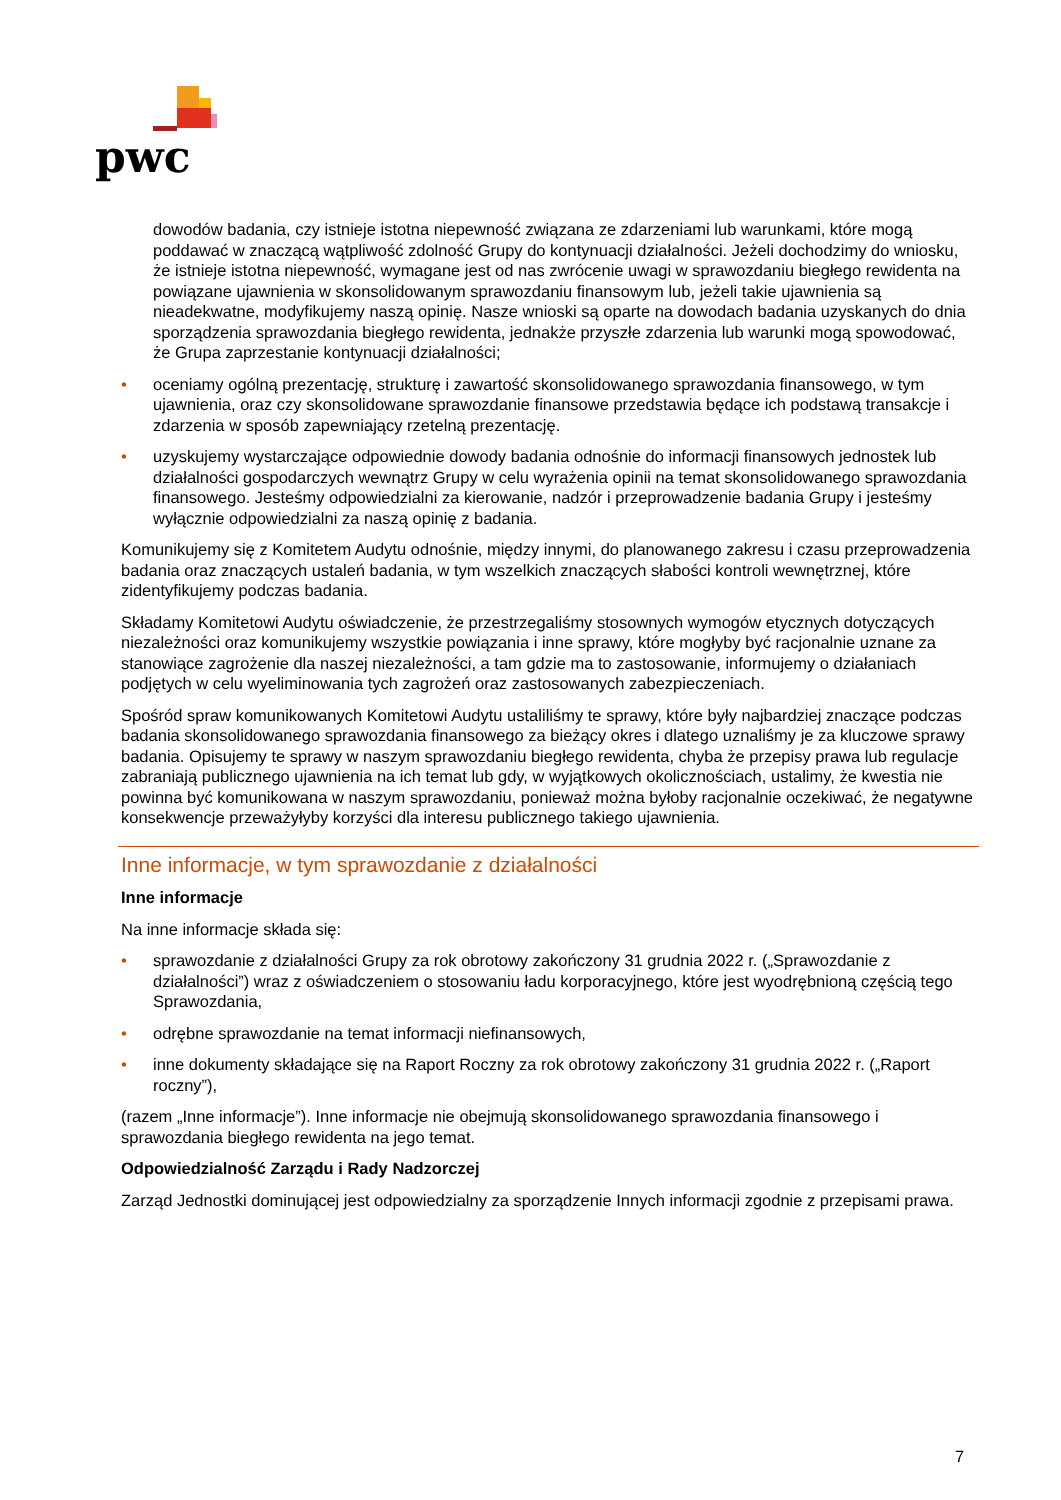pwc
dowodów badania, czy istnieje istotna niepewność związana ze zdarzeniami lub warunkami, które mogą poddawać w znaczącą wątpliwość zdolność Grupy do kontynuacji działalności. Jeżeli dochodzimy do wniosku, że istnieje istotna niepewność, wymagane jest od nas zwrócenie uwagi w sprawozdaniu biegłego rewidenta na powiązane ujawnienia w skonsolidowanym sprawozdaniu finansowym lub, jeżeli takie ujawnienia są nieadekwatne, modyfikujemy naszą opinię. Nasze wnioski są oparte na dowodach badania uzyskanych do dnia sporządzenia sprawozdania biegłego rewidenta, jednakże przyszłe zdarzenia lub warunki mogą spowodować, że Grupa zaprzestanie kontynuacji działalności;
• oceniamy ogólną prezentację, strukturę i zawartość skonsolidowanego sprawozdania finansowego, w tym ujawnienia, oraz czy skonsolidowane sprawozdanie finansowe przedstawia będące ich podstawą transakcje i zdarzenia w sposób zapewniający rzetelną prezentację.
• uzyskujemy wystarczające odpowiednie dowody badania odnośnie do informacji finansowych jednostek lub działalności gospodarczych wewnątrz Grupy w celu wyrażenia opinii na temat skonsolidowanego sprawozdania finansowego. Jesteśmy odpowiedzialni za kierowanie, nadzór i przeprowadzenie badania Grupy i jesteśmy wyłącznie odpowiedzialni za naszą opinię z badania.
Komunikujemy się z Komitetem Audytu odnośnie, między innymi, do planowanego zakresu i czasu przeprowadzenia badania oraz znaczących ustaleń badania, w tym wszelkich znaczących słabości kontroli wewnętrznej, które zidentyfikujemy podczas badania.
Składamy Komitetowi Audytu oświadczenie, że przestrzegaliśmy stosownych wymogów etycznych dotyczących niezależności oraz komunikujemy wszystkie powiązania i inne sprawy, które mogłyby być racjonalnie uznane za stanowiące zagrożenie dla naszej niezależności, a tam gdzie ma to zastosowanie, informujemy o działaniach podjętych w celu wyeliminowania tych zagrożeń oraz zastosowanych zabezpieczeniach.
Spośród spraw komunikowanych Komitetowi Audytu ustaliliśmy te sprawy, które były najbardziej znaczące podczas badania skonsolidowanego sprawozdania finansowego za bieżący okres i dlatego uznaliśmy je za kluczowe sprawy badania. Opisujemy te sprawy w naszym sprawozdaniu biegłego rewidenta, chyba że przepisy prawa lub regulacje zabraniają publicznego ujawnienia na ich temat lub gdy, w wyjątkowych okolicznościach, ustalimy, że kwestia nie powinna być komunikowana w naszym sprawozdaniu, ponieważ można byłoby racjonalnie oczekiwać, że negatywne konsekwencje przeważyłyby korzyści dla interesu publicznego takiego ujawnienia.
Inne informacje, w tym sprawozdanie z działalności
Inne informacje
Na inne informacje składa się:
• sprawozdanie z działalności Grupy za rok obrotowy zakończony 31 grudnia 2022 r. („Sprawozdanie z działalności”) wraz z oświadczeniem o stosowaniu ładu korporacyjnego, które jest wyodrębnioną częścią tego Sprawozdania,
• odrębne sprawozdanie na temat informacji niefinansowych,
• inne dokumenty składające się na Raport Roczny za rok obrotowy zakończony 31 grudnia 2022 r. („Raport roczny”),
(razem „Inne informacje”). Inne informacje nie obejmują skonsolidowanego sprawozdania finansowego i sprawozdania biegłego rewidenta na jego temat.
Odpowiedzialność Zarządu i Rady Nadzorczej
Zarząd Jednostki dominującej jest odpowiedzialny za sporządzenie Innych informacji zgodnie z przepisami prawa.
7